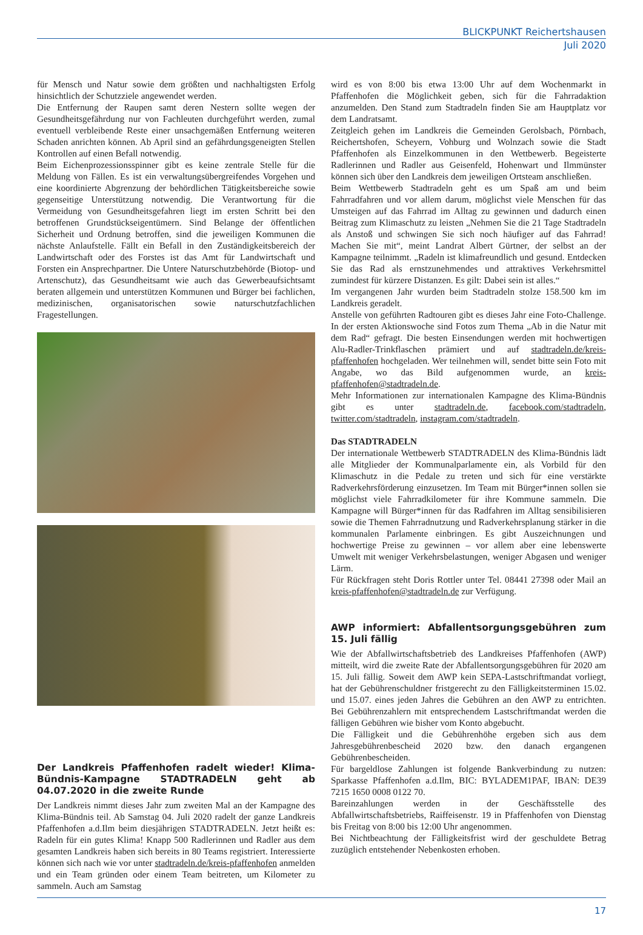BLICKPUNKT Reichertshausen
Juli 2020
für Mensch und Natur sowie dem größten und nachhaltigsten Erfolg hinsichtlich der Schutzziele angewendet werden.
Die Entfernung der Raupen samt deren Nestern sollte wegen der Gesundheitsgefährdung nur von Fachleuten durchgeführt werden, zumal eventuell verbleibende Reste einer unsachgemäßen Entfernung weiteren Schaden anrichten können. Ab April sind an gefährdungsgeneigten Stellen Kontrollen auf einen Befall notwendig.
Beim Eichenprozessionsspinner gibt es keine zentrale Stelle für die Meldung von Fällen. Es ist ein verwaltungsübergreifendes Vorgehen und eine koordinierte Abgrenzung der behördlichen Tätigkeitsbereiche sowie gegenseitige Unterstützung notwendig. Die Verantwortung für die Vermeidung von Gesundheitsgefahren liegt im ersten Schritt bei den betroffenen Grundstückseigentümern. Sind Belange der öffentlichen Sicherheit und Ordnung betroffen, sind die jeweiligen Kommunen die nächste Anlaufstelle. Fällt ein Befall in den Zuständigkeitsbereich der Landwirtschaft oder des Forstes ist das Amt für Landwirtschaft und Forsten ein Ansprechpartner. Die Untere Naturschutzbehörde (Biotop- und Artenschutz), das Gesundheitsamt wie auch das Gewerbeaufsichtsamt beraten allgemein und unterstützen Kommunen und Bürger bei fachlichen, medizinischen, organisatorischen sowie naturschutzfachlichen Fragestellungen.
Der Landkreis Pfaffenhofen radelt wieder! Klima-Bündnis-Kampagne STADTRADELN geht ab 04.07.2020 in die zweite Runde
Der Landkreis nimmt dieses Jahr zum zweiten Mal an der Kampagne des Klima-Bündnis teil. Ab Samstag 04. Juli 2020 radelt der ganze Landkreis Pfaffenhofen a.d.Ilm beim diesjährigen STADTRADELN. Jetzt heißt es: Radeln für ein gutes Klima! Knapp 500 Radlerinnen und Radler aus dem gesamten Landkreis haben sich bereits in 80 Teams registriert. Interessierte können sich nach wie vor unter stadtradeln.de/kreis-pfaffenhofen anmelden und ein Team gründen oder einem Team beitreten, um Kilometer zu sammeln. Auch am Samstag
wird es von 8:00 bis etwa 13:00 Uhr auf dem Wochenmarkt in Pfaffenhofen die Möglichkeit geben, sich für die Fahrradaktion anzumelden. Den Stand zum Stadtradeln finden Sie am Hauptplatz vor dem Landratsamt.
Zeitgleich gehen im Landkreis die Gemeinden Gerolsbach, Pörnbach, Reichertshofen, Scheyern, Vohburg und Wolnzach sowie die Stadt Pfaffenhofen als Einzelkommunen in den Wettbewerb. Begeisterte Radlerinnen und Radler aus Geisenfeld, Hohenwart und Ilmmünster können sich über den Landkreis dem jeweiligen Ortsteam anschließen.
Beim Wettbewerb Stadtradeln geht es um Spaß am und beim Fahrradfahren und vor allem darum, möglichst viele Menschen für das Umsteigen auf das Fahrrad im Alltag zu gewinnen und dadurch einen Beitrag zum Klimaschutz zu leisten „Nehmen Sie die 21 Tage Stadtradeln als Anstoß und schwingen Sie sich noch häufiger auf das Fahrrad! Machen Sie mit“, meint Landrat Albert Gürtner, der selbst an der Kampagne teilnimmt. „Radeln ist klimafreundlich und gesund. Entdecken Sie das Rad als ernstzunehmendes und attraktives Verkehrsmittel zumindest für kürzere Distanzen. Es gilt: Dabei sein ist alles.“
Im vergangenen Jahr wurden beim Stadtradeln stolze 158.500 km im Landkreis geradelt.
Anstelle von geführten Radtouren gibt es dieses Jahr eine Foto-Challenge. In der ersten Aktionswoche sind Fotos zum Thema „Ab in die Natur mit dem Rad“ gefragt. Die besten Einsendungen werden mit hochwertigen Alu-Radler-Trinkflaschen prämiert und auf stadtradeln.de/kreis-pfaffenhofen hochgeladen. Wer teilnehmen will, sendet bitte sein Foto mit Angabe, wo das Bild aufgenommen wurde, an kreis-pfaffenhofen@stadtradeln.de.
Mehr Informationen zur internationalen Kampagne des Klima-Bündnis gibt es unter stadtradeln.de, facebook.com/stadtradeln, twitter.com/stadtradeln, instagram.com/stadtradeln.
Das STADTRADELN
Der internationale Wettbewerb STADTRADELN des Klima-Bündnis lädt alle Mitglieder der Kommunalparlamente ein, als Vorbild für den Klimaschutz in die Pedale zu treten und sich für eine verstärkte Radverkehrsförderung einzusetzen. Im Team mit Bürger*innen sollen sie möglichst viele Fahrradkilometer für ihre Kommune sammeln. Die Kampagne will Bürger*innen für das Radfahren im Alltag sensibilisieren sowie die Themen Fahrradnutzung und Radverkehrsplanung stärker in die kommunalen Parlamente einbringen. Es gibt Auszeichnungen und hochwertige Preise zu gewinnen – vor allem aber eine lebenswerte Umwelt mit weniger Verkehrsbelastungen, weniger Abgasen und weniger Lärm.
Für Rückfragen steht Doris Rottler unter Tel. 08441 27398 oder Mail an kreis-pfaffenhofen@stadtradeln.de zur Verfügung.
AWP informiert: Abfallentsorgungsgebühren zum 15. Juli fällig
Wie der Abfallwirtschaftsbetrieb des Landkreises Pfaffenhofen (AWP) mitteilt, wird die zweite Rate der Abfallentsorgungsgebühren für 2020 am 15. Juli fällig. Soweit dem AWP kein SEPA-Lastschriftmandat vorliegt, hat der Gebührenschuldner fristgerecht zu den Fälligkeitsterminen 15.02. und 15.07. eines jeden Jahres die Gebühren an den AWP zu entrichten. Bei Gebührenzahlern mit entsprechendem Lastschriftmandat werden die fälligen Gebühren wie bisher vom Konto abgebucht.
Die Fälligkeit und die Gebührenhöhe ergeben sich aus dem Jahresgebührenbescheid 2020 bzw. den danach ergangenen Gebührenbescheiden.
Für bargeldlose Zahlungen ist folgende Bankverbindung zu nutzen: Sparkasse Pfaffenhofen a.d.Ilm, BIC: BYLADEM1PAF, IBAN: DE39 7215 1650 0008 0122 70.
Bareinzahlungen werden in der Geschäftsstelle des Abfallwirtschaftsbetriebs, Raiffeisenstr. 19 in Pfaffenhofen von Dienstag bis Freitag von 8:00 bis 12:00 Uhr angenommen.
Bei Nichtbeachtung der Fälligkeitsfrist wird der geschuldete Betrag zuzüglich entstehender Nebenkosten erhoben.
17